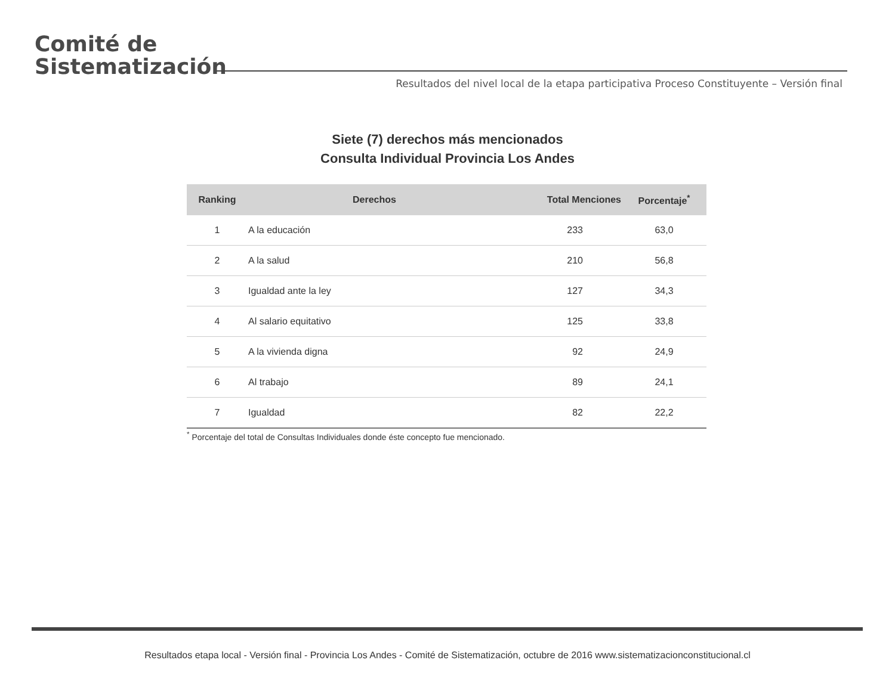Comité de
Sistematización
Resultados del nivel local de la etapa participativa Proceso Constituyente – Versión final
Siete (7) derechos más mencionados
Consulta Individual Provincia Los Andes
| Ranking | Derechos | Total Menciones | Porcentaje<sup>*</sup> |
| --- | --- | --- | --- |
| 1 | A la educación | 233 | 63,0 |
| 2 | A la salud | 210 | 56,8 |
| 3 | Igualdad ante la ley | 127 | 34,3 |
| 4 | Al salario equitativo | 125 | 33,8 |
| 5 | A la vivienda digna | 92 | 24,9 |
| 6 | Al trabajo | 89 | 24,1 |
| 7 | Igualdad | 82 | 22,2 |
<sup>*</sup> Porcentaje del total de Consultas Individuales donde éste concepto fue mencionado.
Resultados etapa local - Versión final - Provincia Los Andes - Comité de Sistematización, octubre de 2016 www.sistematizacionconstitucional.cl